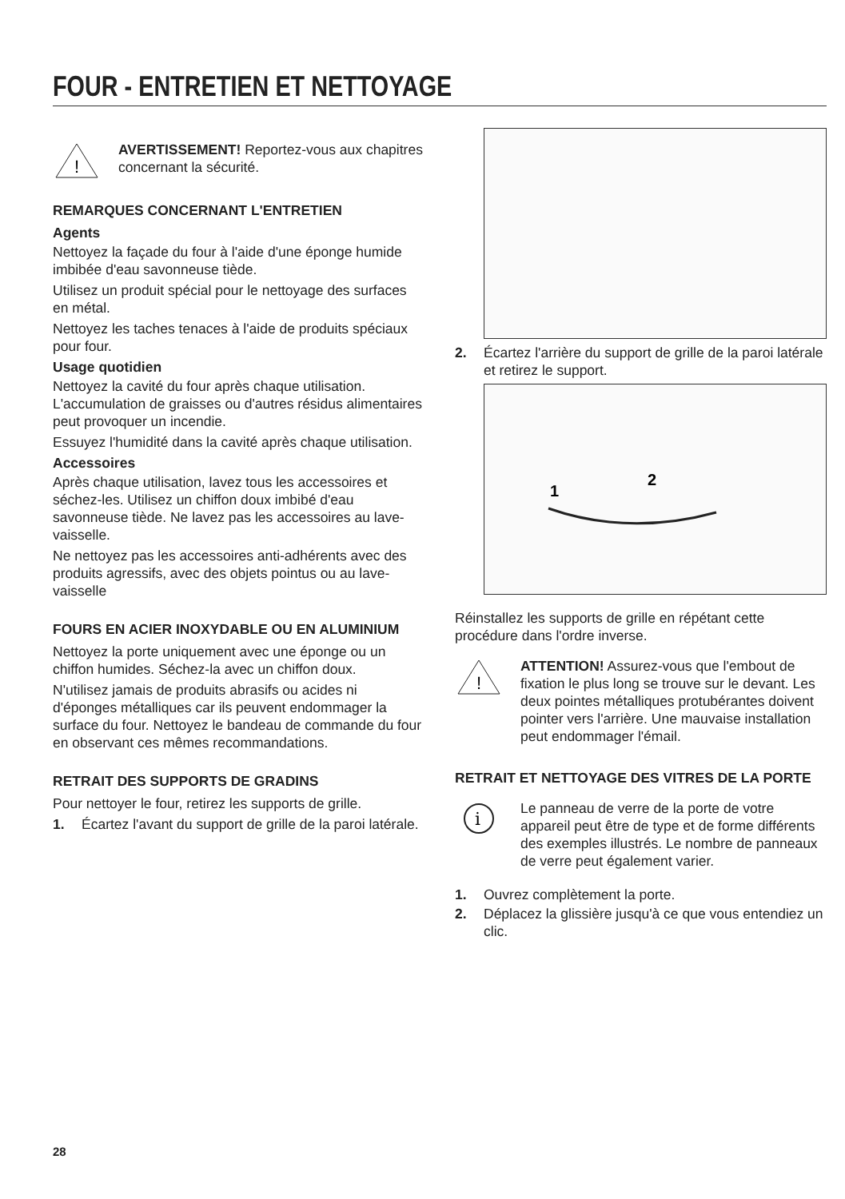FOUR - ENTRETIEN ET NETTOYAGE
!
AVERTISSEMENT! Reportez-vous aux chapitres concernant la sécurité.
REMARQUES CONCERNANT L'ENTRETIEN
Agents
Nettoyez la façade du four à l'aide d'une éponge humide imbibée d'eau savonneuse tiède.
Utilisez un produit spécial pour le nettoyage des surfaces en métal.
Nettoyez les taches tenaces à l'aide de produits spéciaux pour four.
Usage quotidien
Nettoyez la cavité du four après chaque utilisation. L'accumulation de graisses ou d'autres résidus alimentaires peut provoquer un incendie.
Essuyez l'humidité dans la cavité après chaque utilisation.
Accessoires
Après chaque utilisation, lavez tous les accessoires et séchez-les. Utilisez un chiffon doux imbibé d'eau savonneuse tiède. Ne lavez pas les accessoires au lave-vaisselle.
Ne nettoyez pas les accessoires anti-adhérents avec des produits agressifs, avec des objets pointus ou au lave-vaisselle
FOURS EN ACIER INOXYDABLE OU EN ALUMINIUM
Nettoyez la porte uniquement avec une éponge ou un chiffon humides. Séchez-la avec un chiffon doux.
N'utilisez jamais de produits abrasifs ou acides ni d'éponges métalliques car ils peuvent endommager la surface du four. Nettoyez le bandeau de commande du four en observant ces mêmes recommandations.
RETRAIT DES SUPPORTS DE GRADINS
Pour nettoyer le four, retirez les supports de grille.
1. Écartez l'avant du support de grille de la paroi latérale.
2. Écartez l'arrière du support de grille de la paroi latérale et retirez le support.
1
2
Réinstallez les supports de grille en répétant cette procédure dans l'ordre inverse.
!
ATTENTION! Assurez-vous que l'embout de fixation le plus long se trouve sur le devant. Les deux pointes métalliques protubérantes doivent pointer vers l'arrière. Une mauvaise installation peut endommager l'émail.
RETRAIT ET NETTOYAGE DES VITRES DE LA PORTE
i
Le panneau de verre de la porte de votre appareil peut être de type et de forme différents des exemples illustrés. Le nombre de panneaux de verre peut également varier.
1. Ouvrez complètement la porte.
2. Déplacez la glissière jusqu'à ce que vous entendiez un clic.
28